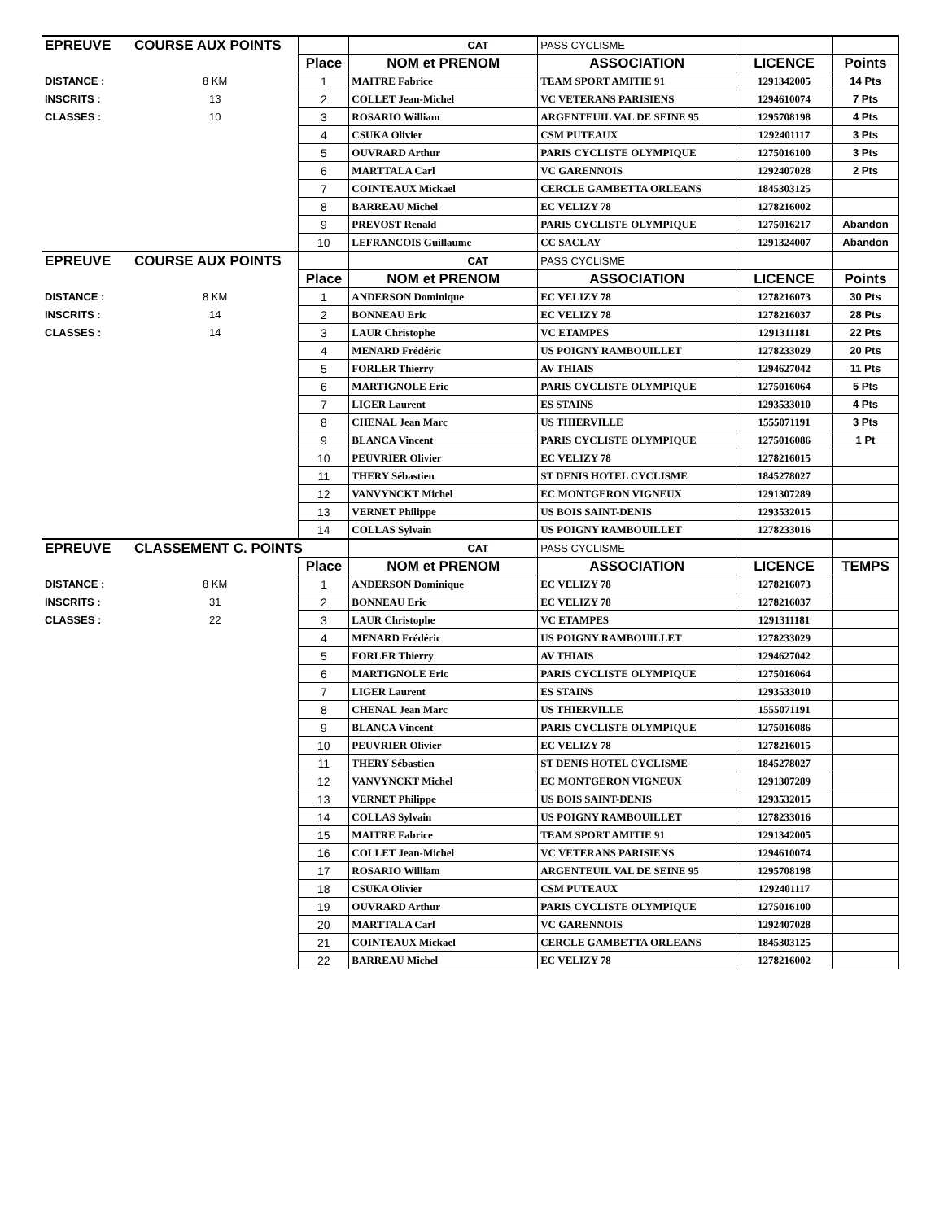| EPREUVE | COURSE AUX POINTS | | CAT | PASS CYCLISME | | |
| | | Place | NOM et PRENOM | ASSOCIATION | LICENCE | Points |
| DISTANCE : | 8 KM | 1 | MAITRE Fabrice | TEAM SPORT AMITIE 91 | 1291342005 | 14 Pts |
| INSCRITS : | 13 | 2 | COLLET Jean-Michel | VC VETERANS PARISIENS | 1294610074 | 7 Pts |
| CLASSES : | 10 | 3 | ROSARIO William | ARGENTEUIL VAL DE SEINE 95 | 1295708198 | 4 Pts |
| | | 4 | CSUKA Olivier | CSM PUTEAUX | 1292401117 | 3 Pts |
| | | 5 | OUVRARD Arthur | PARIS CYCLISTE OLYMPIQUE | 1275016100 | 3 Pts |
| | | 6 | MARTTALA Carl | VC GARENNOIS | 1292407028 | 2 Pts |
| | | 7 | COINTEAUX Mickael | CERCLE GAMBETTA ORLEANS | 1845303125 | |
| | | 8 | BARREAU Michel | EC VELIZY 78 | 1278216002 | |
| | | 9 | PREVOST Renald | PARIS CYCLISTE OLYMPIQUE | 1275016217 | Abandon |
| | | 10 | LEFRANCOIS Guillaume | CC SACLAY | 1291324007 | Abandon |
| EPREUVE | COURSE AUX POINTS | | CAT | PASS CYCLISME | | |
| | | Place | NOM et PRENOM | ASSOCIATION | LICENCE | Points |
| DISTANCE : | 8 KM | 1 | ANDERSON Dominique | EC VELIZY 78 | 1278216073 | 30 Pts |
| INSCRITS : | 14 | 2 | BONNEAU Eric | EC VELIZY 78 | 1278216037 | 28 Pts |
| CLASSES : | 14 | 3 | LAUR Christophe | VC ETAMPES | 1291311181 | 22 Pts |
| | | 4 | MENARD Frédéric | US POIGNY RAMBOUILLET | 1278233029 | 20 Pts |
| | | 5 | FORLER Thierry | AV THIAIS | 1294627042 | 11 Pts |
| | | 6 | MARTIGNOLE Eric | PARIS CYCLISTE OLYMPIQUE | 1275016064 | 5 Pts |
| | | 7 | LIGER Laurent | ES STAINS | 1293533010 | 4 Pts |
| | | 8 | CHENAL Jean Marc | US THIERVILLE | 1555071191 | 3 Pts |
| | | 9 | BLANCA Vincent | PARIS CYCLISTE OLYMPIQUE | 1275016086 | 1 Pt |
| | | 10 | PEUVRIER Olivier | EC VELIZY 78 | 1278216015 | |
| | | 11 | THERY Sébastien | ST DENIS HOTEL CYCLISME | 1845278027 | |
| | | 12 | VANVYNCKT Michel | EC MONTGERON VIGNEUX | 1291307289 | |
| | | 13 | VERNET Philippe | US BOIS SAINT-DENIS | 1293532015 | |
| | | 14 | COLLAS Sylvain | US POIGNY RAMBOUILLET | 1278233016 | |
| EPREUVE | CLASSEMENT C. POINTS | | CAT | PASS CYCLISME | | |
| | | Place | NOM et PRENOM | ASSOCIATION | LICENCE | TEMPS |
| DISTANCE : | 8 KM | 1 | ANDERSON Dominique | EC VELIZY 78 | 1278216073 | |
| INSCRITS : | 31 | 2 | BONNEAU Eric | EC VELIZY 78 | 1278216037 | |
| CLASSES : | 22 | 3 | LAUR Christophe | VC ETAMPES | 1291311181 | |
| | | 4 | MENARD Frédéric | US POIGNY RAMBOUILLET | 1278233029 | |
| | | 5 | FORLER Thierry | AV THIAIS | 1294627042 | |
| | | 6 | MARTIGNOLE Eric | PARIS CYCLISTE OLYMPIQUE | 1275016064 | |
| | | 7 | LIGER Laurent | ES STAINS | 1293533010 | |
| | | 8 | CHENAL Jean Marc | US THIERVILLE | 1555071191 | |
| | | 9 | BLANCA Vincent | PARIS CYCLISTE OLYMPIQUE | 1275016086 | |
| | | 10 | PEUVRIER Olivier | EC VELIZY 78 | 1278216015 | |
| | | 11 | THERY Sébastien | ST DENIS HOTEL CYCLISME | 1845278027 | |
| | | 12 | VANVYNCKT Michel | EC MONTGERON VIGNEUX | 1291307289 | |
| | | 13 | VERNET Philippe | US BOIS SAINT-DENIS | 1293532015 | |
| | | 14 | COLLAS Sylvain | US POIGNY RAMBOUILLET | 1278233016 | |
| | | 15 | MAITRE Fabrice | TEAM SPORT AMITIE 91 | 1291342005 | |
| | | 16 | COLLET Jean-Michel | VC VETERANS PARISIENS | 1294610074 | |
| | | 17 | ROSARIO William | ARGENTEUIL VAL DE SEINE 95 | 1295708198 | |
| | | 18 | CSUKA Olivier | CSM PUTEAUX | 1292401117 | |
| | | 19 | OUVRARD Arthur | PARIS CYCLISTE OLYMPIQUE | 1275016100 | |
| | | 20 | MARTTALA Carl | VC GARENNOIS | 1292407028 | |
| | | 21 | COINTEAUX Mickael | CERCLE GAMBETTA ORLEANS | 1845303125 | |
| | | 22 | BARREAU Michel | EC VELIZY 78 | 1278216002 | |